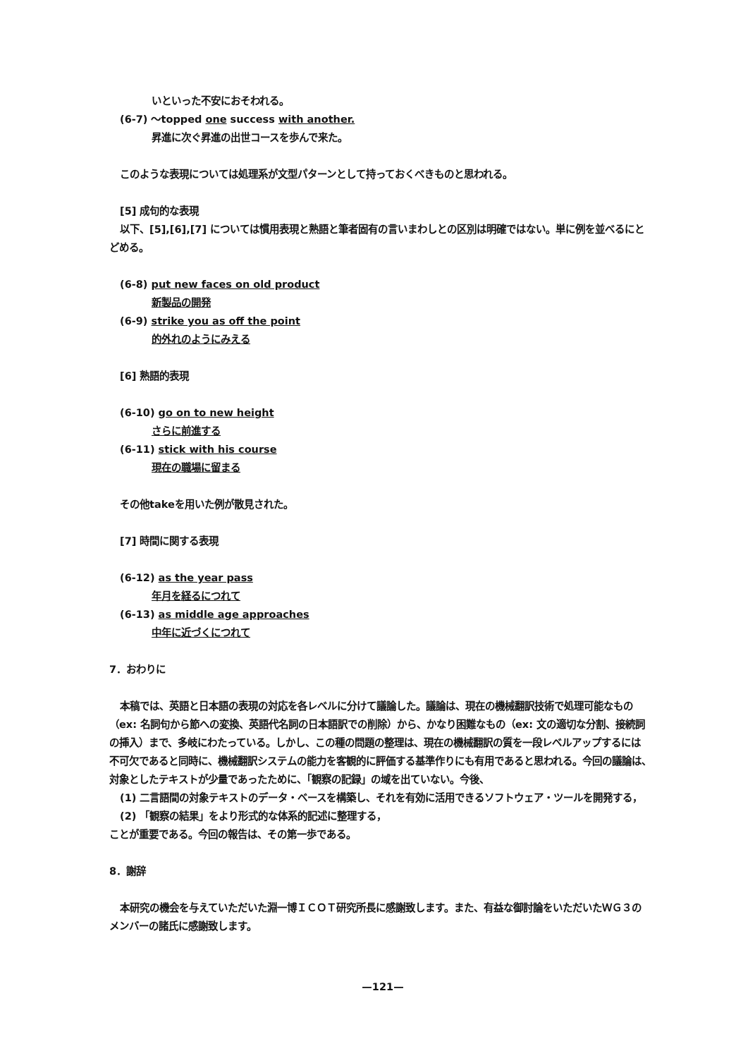いといった不安におそわれる。
(6-7) ～topped one success with another.
昇進に次ぐ昇進の出世コースを歩んで来た。
このような表現については処理系が文型パターンとして持っておくべきものと思われる。
[5] 成句的な表現
以下、[5],[6],[7] については慣用表現と熟語と筆者固有の言いまわしとの区別は明確ではない。単に例を並べるにと
どめる。
(6-8) put new faces on old product
新製品の開発
(6-9) strike you as off the point
的外れのようにみえる
[6] 熟語的表現
(6-10) go on to new height
さらに前進する
(6-11) stick with his course
現在の職場に留まる
その他takeを用いた例が散見された。
[7] 時間に関する表現
(6-12) as the year pass
年月を経るにつれて
(6-13) as middle age approaches
中年に近づくにつれて
7．おわりに
本稿では、英語と日本語の表現の対応を各レベルに分けて議論した。議論は、現在の機械翻訳技術で処理可能なもの
（ex: 名詞句から節への変換、英語代名詞の日本語訳での削除）から、かなり困難なもの（ex: 文の適切な分割、接続詞
の挿入）まで、多岐にわたっている。しかし、この種の問題の整理は、現在の機械翻訳の質を一段レベルアップするには
不可欠であると同時に、機械翻訳システムの能力を客観的に評価する基準作りにも有用であると思われる。今回の議論は、
対象としたテキストが少量であったために、「観察の記録」の域を出ていない。今後、
(1) 二言語間の対象テキストのデータ・ベースを構築し、それを有効に活用できるソフトウェア・ツールを開発する，
(2) 「観察の結果」をより形式的な体系的記述に整理する，
ことが重要である。今回の報告は、その第一歩である。
8．謝辞
本研究の機会を与えていただいた淵一博ＩＣＯＴ研究所長に感謝致します。また、有益な御討論をいただいたＷＧ３の
メンバーの諸氏に感謝致します。
—121—